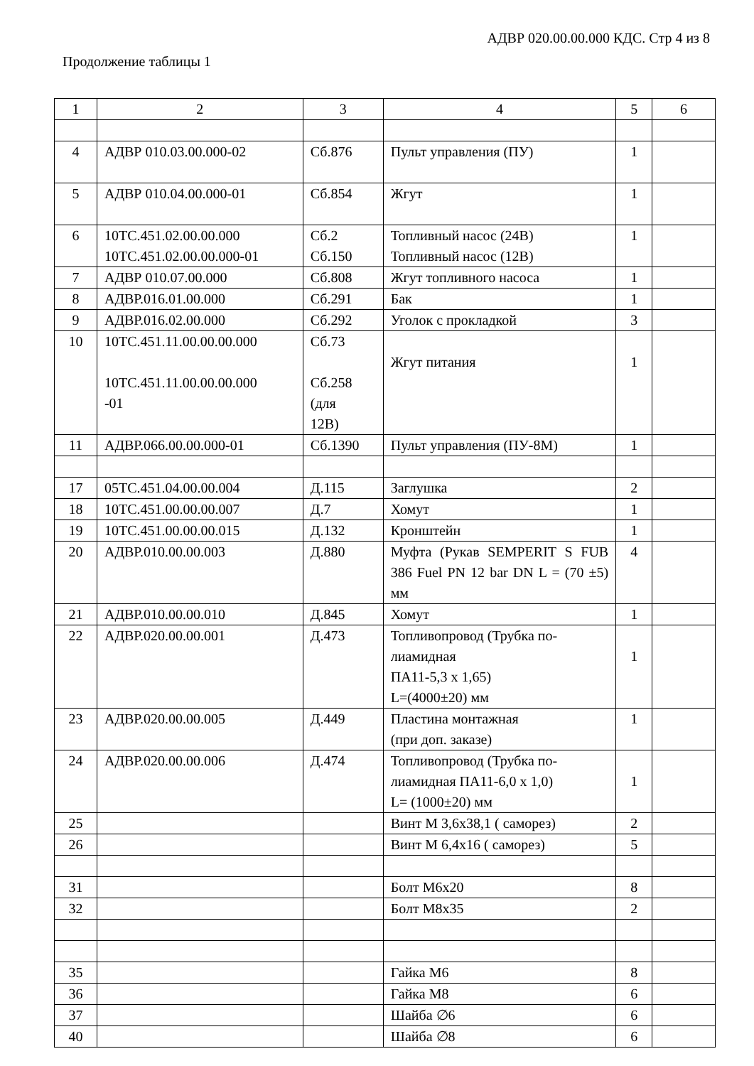АДВР 020.00.00.000 КДС. Стр 4 из 8
Продолжение таблицы 1
| 1 | 2 | 3 | 4 | 5 | 6 |
| 4 | АДВР 010.03.00.000-02 | Сб.876 | Пульт управления (ПУ) | 1 | |
| 5 | АДВР 010.04.00.000-01 | Сб.854 | Жгут | 1 | |
| 6 | 10ТС.451.02.00.00.000 10ТС.451.02.00.00.000-01 | Сб.2 Сб.150 | Топливный насос (24В) Топливный насос (12В) | 1 | |
| 7 | АДВР 010.07.00.000 | Сб.808 | Жгут топливного насоса | 1 | |
| 8 | АДВР.016.01.00.000 | Сб.291 | Бак | 1 | |
| 9 | АДВР.016.02.00.000 | Сб.292 | Уголок с прокладкой | 3 | |
| 10 | 10ТС.451.11.00.00.00.000 10ТС.451.11.00.00.00.000 -01 | Сб.73 Сб.258 (для 12В) | Жгут питания | 1 | |
| 11 | АДВР.066.00.00.000-01 | Сб.1390 | Пульт управления (ПУ-8М) | 1 | |
| 17 | 05ТС.451.04.00.00.004 | Д.115 | Заглушка | 2 | |
| 18 | 10ТС.451.00.00.00.007 | Д.7 | Хомут | 1 | |
| 19 | 10ТС.451.00.00.00.015 | Д.132 | Кронштейн | 1 | |
| 20 | АДВР.010.00.00.003 | Д.880 | Муфта (Рукав SEMPERIT S FUB 386 Fuel PN 12 bar DN L = (70 ±5) мм | 4 | |
| 21 | АДВР.010.00.00.010 | Д.845 | Хомут | 1 | |
| 22 | АДВР.020.00.00.001 | Д.473 | Топливопровод (Трубка по- лиамидная ПА11-5,3 х 1,65) L=(4000±20) мм | 1 | |
| 23 | АДВР.020.00.00.005 | Д.449 | Пластина монтажная (при доп. заказе) | 1 | |
| 24 | АДВР.020.00.00.006 | Д.474 | Топливопровод (Трубка по- лиамидная ПА11-6,0 х 1,0) L= (1000±20) мм | 1 | |
| 25 | | | Винт М 3,6х38,1 ( саморез) | 2 | |
| 26 | | | Винт М 6,4х16 ( саморез) | 5 | |
| 31 | | | Болт М6х20 | 8 | |
| 32 | | | Болт М8х35 | 2 | |
| 35 | | | Гайка М6 | 8 | |
| 36 | | | Гайка М8 | 6 | |
| 37 | | | Шайба ∅6 | 6 | |
| 40 | | | Шайба ∅8 | 6 | |